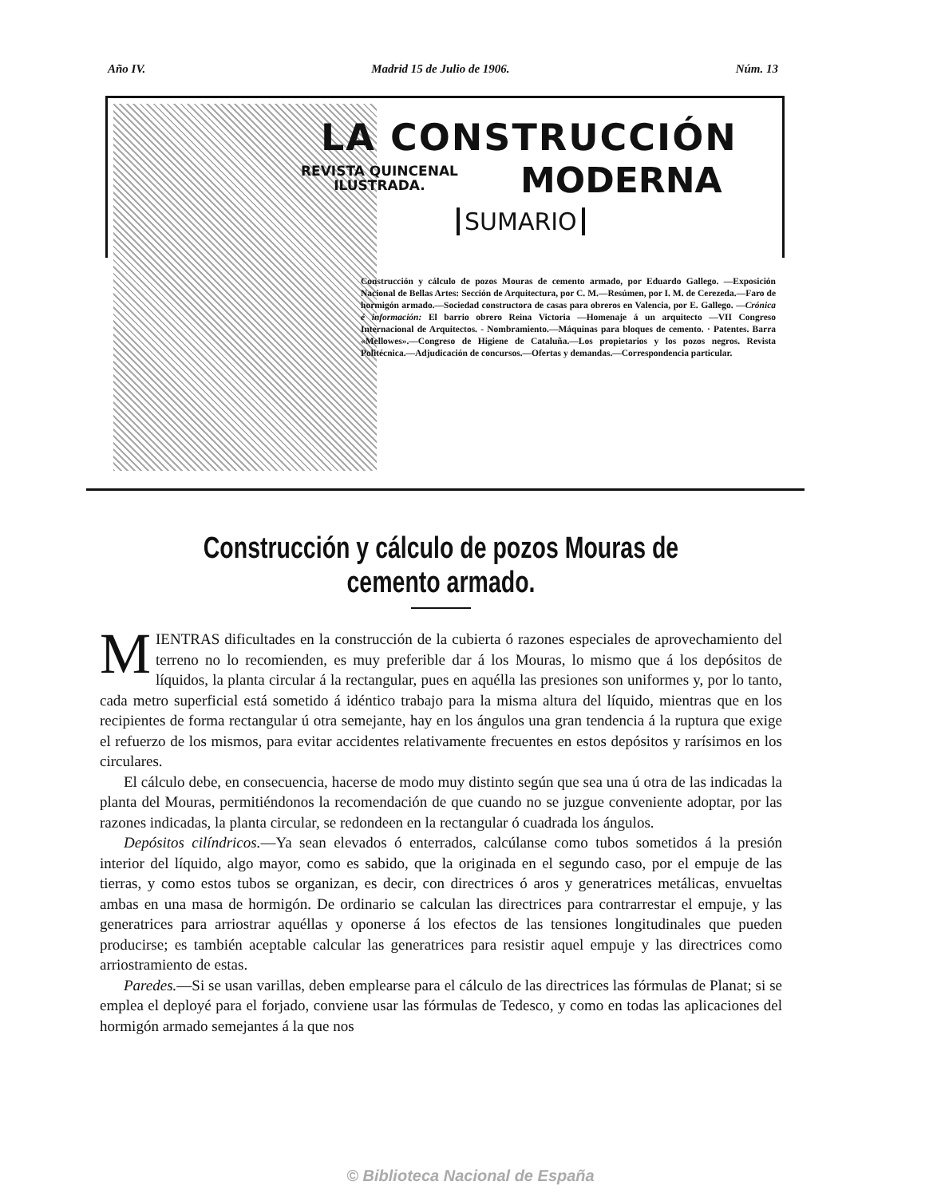Año IV. Madrid 15 de Julio de 1906. Núm. 13
LA CONSTRUCCIÓN
REVISTA QUINCENAL
ILUSTRADA.
MODERNA
SUMARIO
Construcción y cálculo de pozos Mouras de cemento armado, por Eduardo Gallego. —Exposición Nacional de Bellas Artes: Sección de Arquitectura, por C. M.—Resúmen, por I. M. de Cerezeda.—Faro de hormigón armado.—Sociedad constructora de casas para obreros en Valencia, por E. Gallego. —Crónica é información: El barrio obrero Reina Victoria —Homenaje á un arquitecto —VII Congreso Internacional de Arquitectos. - Nombramiento.—Máquinas para bloques de cemento. · Patentes. Barra «Mellowes».—Congreso de Higiene de Cataluña.—Los propietarios y los pozos negros. Revista Politécnica.—Adjudicación de concursos.—Ofertas y demandas.—Correspondencia particular.
Construcción y cálculo de pozos Mouras de cemento armado.
MIENTRAS dificultades en la construcción de la cubierta ó razones especiales de aprovechamiento del terreno no lo recomienden, es muy preferible dar á los Mouras, lo mismo que á los depósitos de líquidos, la planta circular á la rectangular, pues en aquélla las presiones son uniformes y, por lo tanto, cada metro superficial está sometido á idéntico trabajo para la misma altura del líquido, mientras que en los recipientes de forma rectangular ú otra semejante, hay en los ángulos una gran tendencia á la ruptura que exige el refuerzo de los mismos, para evitar accidentes relativamente frecuentes en estos depósitos y rarísimos en los circulares.
El cálculo debe, en consecuencia, hacerse de modo muy distinto según que sea una ú otra de las indicadas la planta del Mouras, permitiéndonos la recomendación de que cuando no se juzgue conveniente adoptar, por las razones indicadas, la planta circular, se redondeen en la rectangular ó cuadrada los ángulos.
Depósitos cilíndricos.—Ya sean elevados ó enterrados, calcúlanse como tubos sometidos á la presión interior del líquido, algo mayor, como es sabido, que la originada en el segundo caso, por el empuje de las tierras, y como estos tubos se organizan, es decir, con directrices ó aros y generatrices metálicas, envueltas ambas en una masa de hormigón. De ordinario se calculan las directrices para contrarrestar el empuje, y las generatrices para arriostrar aquéllas y oponerse á los efectos de las tensiones longitudinales que pueden producirse; es también aceptable calcular las generatrices para resistir aquel empuje y las directrices como arriostramiento de estas.
Paredes.—Si se usan varillas, deben emplearse para el cálculo de las directrices las fórmulas de Planat; si se emplea el deployé para el forjado, conviene usar las fórmulas de Tedesco, y como en todas las aplicaciones del hormigón armado semejantes á la que nos
© Biblioteca Nacional de España